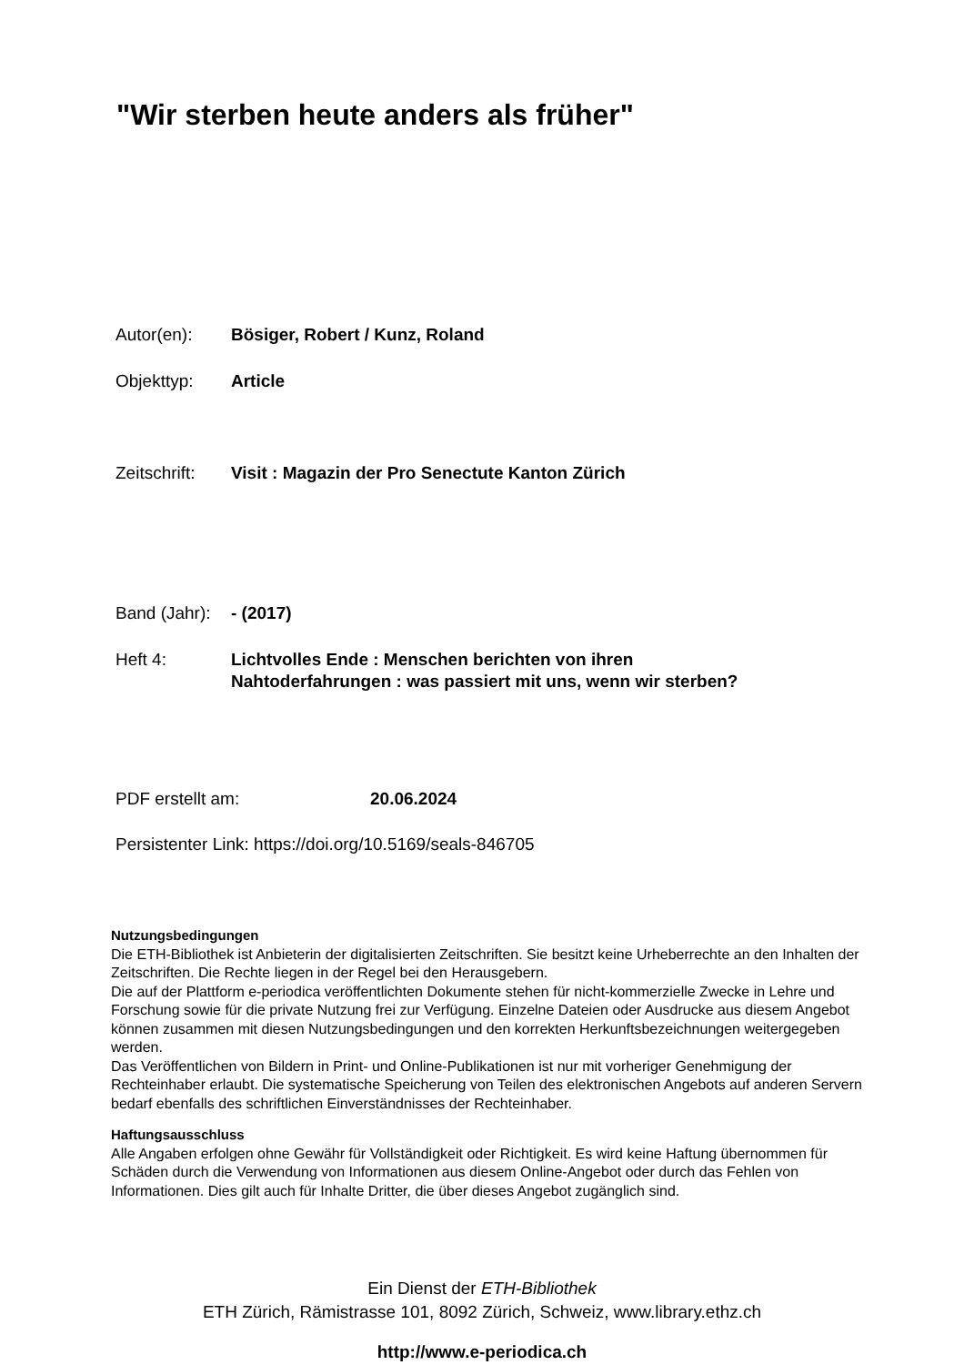"Wir sterben heute anders als früher"
Autor(en): Bösiger, Robert / Kunz, Roland
Objekttyp: Article
Zeitschrift: Visit : Magazin der Pro Senectute Kanton Zürich
Band (Jahr): - (2017)
Heft 4: Lichtvolles Ende : Menschen berichten von ihren
Nahtoderfahrungen : was passiert mit uns, wenn wir sterben?
PDF erstellt am: 20.06.2024
Persistenter Link: https://doi.org/10.5169/seals-846705
Nutzungsbedingungen
Die ETH-Bibliothek ist Anbieterin der digitalisierten Zeitschriften. Sie besitzt keine Urheberrechte an den Inhalten der Zeitschriften. Die Rechte liegen in der Regel bei den Herausgebern.
Die auf der Plattform e-periodica veröffentlichten Dokumente stehen für nicht-kommerzielle Zwecke in Lehre und Forschung sowie für die private Nutzung frei zur Verfügung. Einzelne Dateien oder Ausdrucke aus diesem Angebot können zusammen mit diesen Nutzungsbedingungen und den korrekten Herkunftsbezeichnungen weitergegeben werden.
Das Veröffentlichen von Bildern in Print- und Online-Publikationen ist nur mit vorheriger Genehmigung der Rechteinhaber erlaubt. Die systematische Speicherung von Teilen des elektronischen Angebots auf anderen Servern bedarf ebenfalls des schriftlichen Einverständnisses der Rechteinhaber.
Haftungsausschluss
Alle Angaben erfolgen ohne Gewähr für Vollständigkeit oder Richtigkeit. Es wird keine Haftung übernommen für Schäden durch die Verwendung von Informationen aus diesem Online-Angebot oder durch das Fehlen von Informationen. Dies gilt auch für Inhalte Dritter, die über dieses Angebot zugänglich sind.
Ein Dienst der ETH-Bibliothek
ETH Zürich, Rämistrasse 101, 8092 Zürich, Schweiz, www.library.ethz.ch
http://www.e-periodica.ch